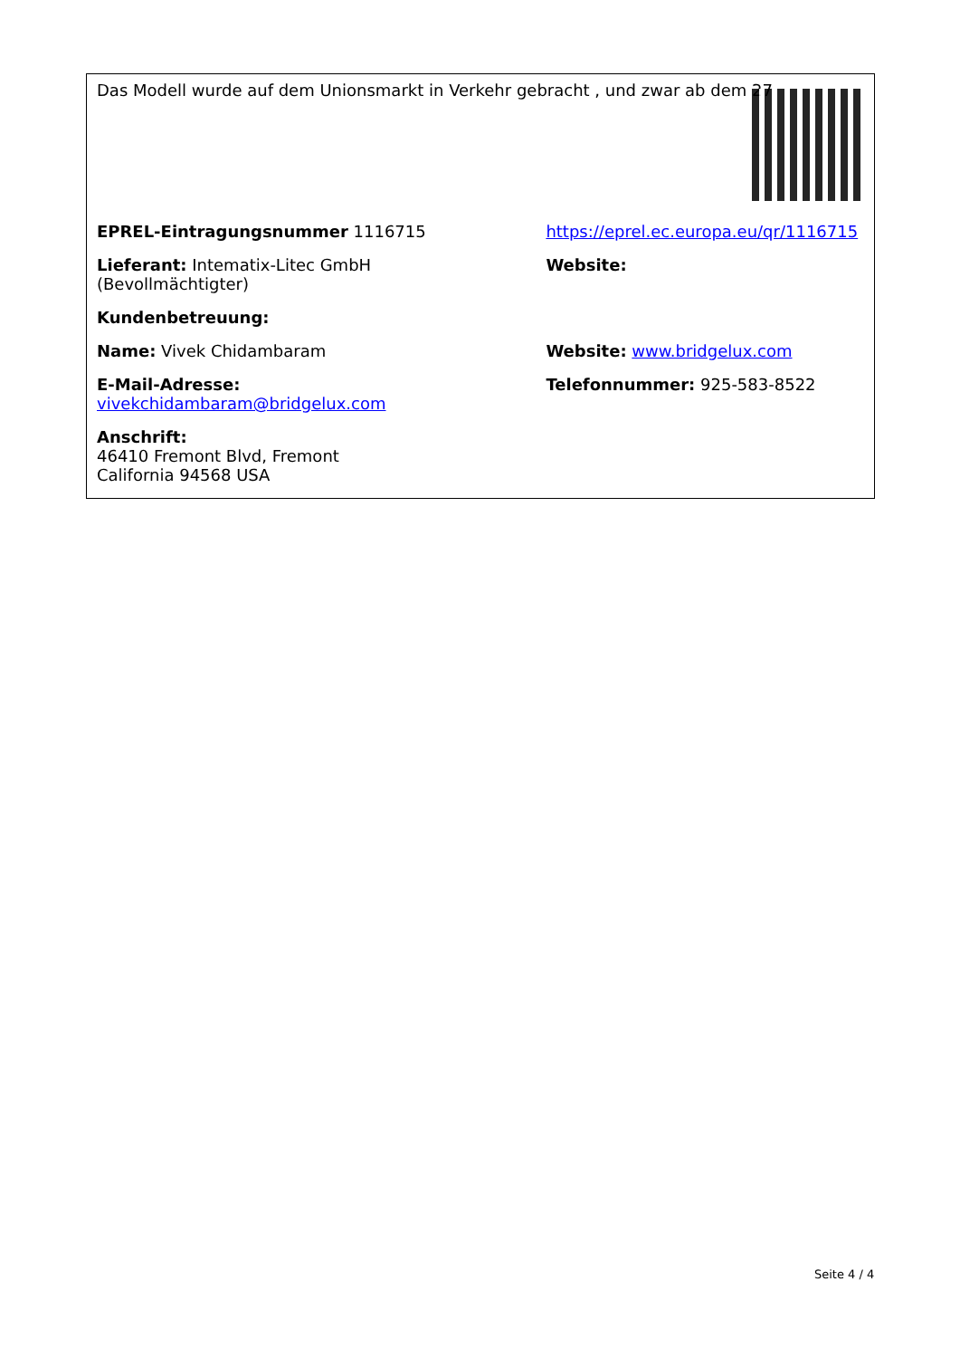| Das Modell wurde auf dem Unionsmarkt in Verkehr gebracht , und zwar ab dem 27 | |
| EPREL-Eintragungsnummer 1116715 | https://eprel.ec.europa.eu/qr/1116715 |
| Lieferant: Intematix-Litec GmbH (Bevollmächtigter) | Website: |
| Kundenbetreuung: | |
| Name: Vivek Chidambaram | Website: www.bridgelux.com |
| E-Mail-Adresse: vivekchidambaram@bridgelux.com | Telefonnummer: 925-583-8522 |
| Anschrift: 46410 Fremont Blvd, Fremont California 94568 USA | |
Seite 4 / 4